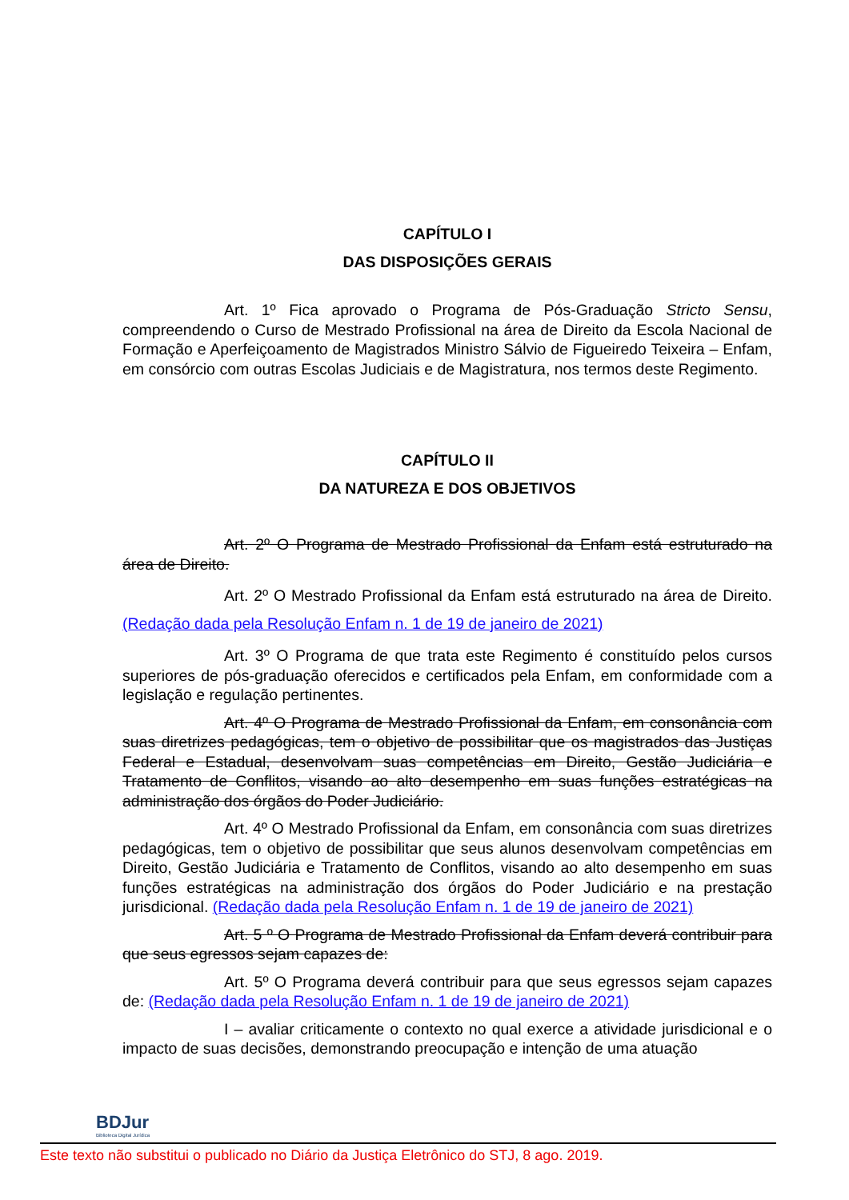CAPÍTULO I
DAS DISPOSIÇÕES GERAIS
Art. 1º Fica aprovado o Programa de Pós-Graduação Stricto Sensu, compreendendo o Curso de Mestrado Profissional na área de Direito da Escola Nacional de Formação e Aperfeiçoamento de Magistrados Ministro Sálvio de Figueiredo Teixeira – Enfam, em consórcio com outras Escolas Judiciais e de Magistratura, nos termos deste Regimento.
CAPÍTULO II
DA NATUREZA E DOS OBJETIVOS
Art. 2º O Programa de Mestrado Profissional da Enfam está estruturado na área de Direito.
Art. 2º O Mestrado Profissional da Enfam está estruturado na área de Direito. (Redação dada pela Resolução Enfam n. 1 de 19 de janeiro de 2021)
Art. 3º O Programa de que trata este Regimento é constituído pelos cursos superiores de pós-graduação oferecidos e certificados pela Enfam, em conformidade com a legislação e regulação pertinentes.
Art. 4º O Programa de Mestrado Profissional da Enfam, em consonância com suas diretrizes pedagógicas, tem o objetivo de possibilitar que os magistrados das Justiças Federal e Estadual, desenvolvam suas competências em Direito, Gestão Judiciária e Tratamento de Conflitos, visando ao alto desempenho em suas funções estratégicas na administração dos órgãos do Poder Judiciário.
Art. 4º O Mestrado Profissional da Enfam, em consonância com suas diretrizes pedagógicas, tem o objetivo de possibilitar que seus alunos desenvolvam competências em Direito, Gestão Judiciária e Tratamento de Conflitos, visando ao alto desempenho em suas funções estratégicas na administração dos órgãos do Poder Judiciário e na prestação jurisdicional. (Redação dada pela Resolução Enfam n. 1 de 19 de janeiro de 2021)
Art. 5 º O Programa de Mestrado Profissional da Enfam deverá contribuir para que seus egressos sejam capazes de:
Art. 5º O Programa deverá contribuir para que seus egressos sejam capazes de: (Redação dada pela Resolução Enfam n. 1 de 19 de janeiro de 2021)
I – avaliar criticamente o contexto no qual exerce a atividade jurisdicional e o impacto de suas decisões, demonstrando preocupação e intenção de uma atuação
BDJur
Biblioteca Digital Jurídica
Este texto não substitui o publicado no Diário da Justiça Eletrônico do STJ, 8 ago. 2019.